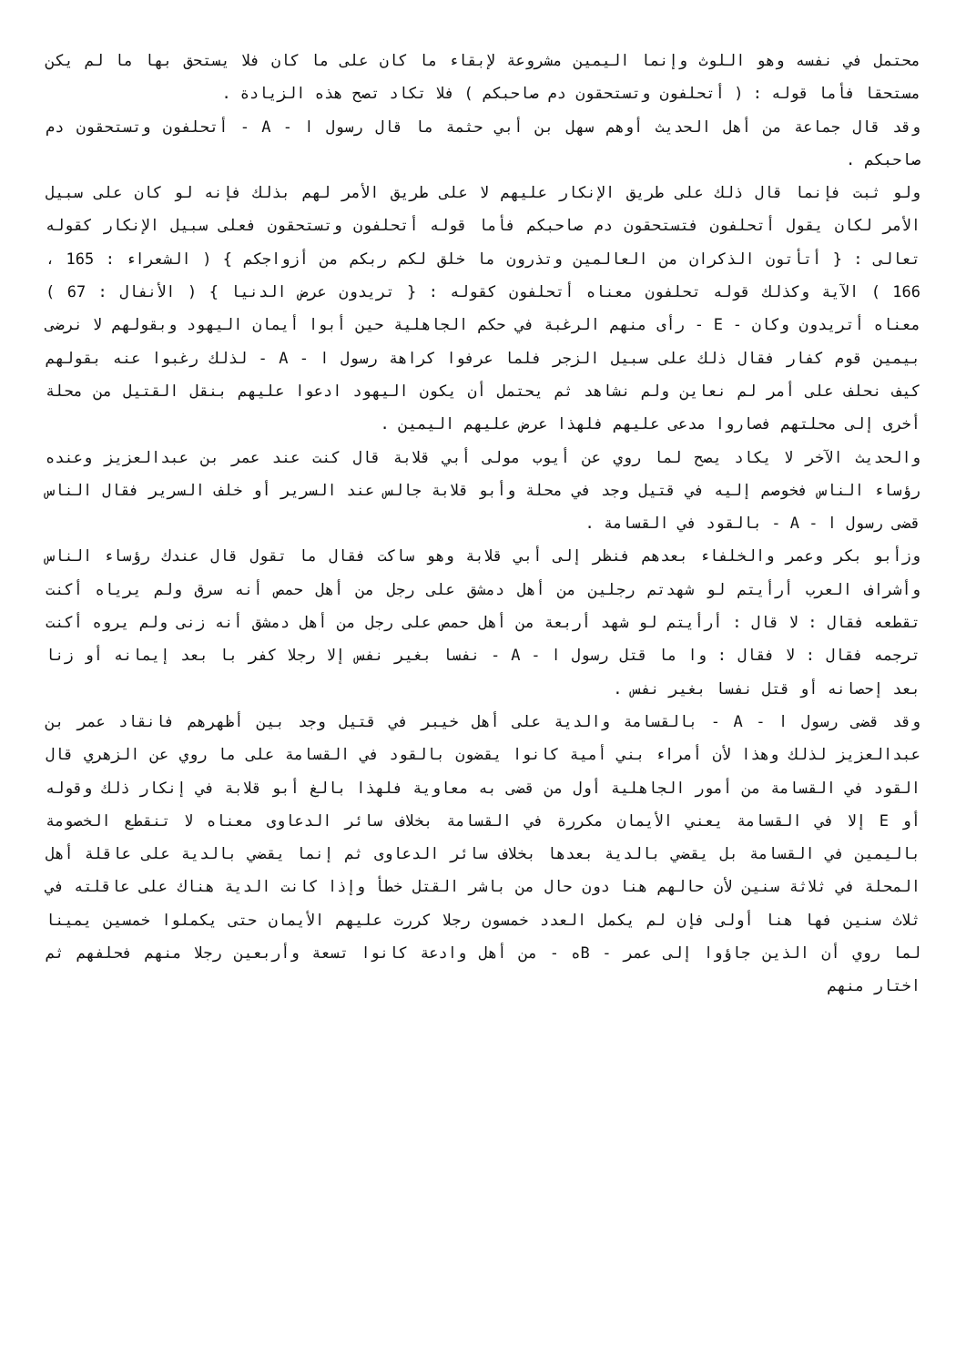محتمل في نفسه وهو اللوث وإنما اليمين مشروعة لإبقاء ما كان على ما كان فلا يستحق بها ما لم يكن مستحقا فأما قوله : ( أتحلفون وتستحقون دم صاحبكم ) فلا تكاد تصح هذه الزيادة .
وقد قال جماعة من أهل الحديث أوهم سهل بن أبي حثمة ما قال رسول ا - A - أتحلفون وتستحقون دم صاحبكم .
ولو ثبت فإنما قال ذلك على طريق الإنكار عليهم لا على طريق الأمر لهم بذلك فإنه لو كان على سبيل الأمر لكان يقول أتحلفون فتستحقون دم صاحبكم فأما قوله أتحلفون وتستحقون فعلى سبيل الإنكار كقوله تعالى : { أتأتون الذكران من العالمين وتذرون ما خلق لكم ربكم من أزواجكم } ( الشعراء : 165 ، 166 ) الآية وكذلك قوله تحلفون معناه أتحلفون كقوله : { تريدون عرض الدنيا } ( الأنفال : 67 ) معناه أتريدون وكان - E - رأى منهم الرغبة في حكم الجاهلية حين أبوا أيمان اليهود وبقولهم لا نرضى بيمين قوم كفار فقال ذلك على سبيل الزجر فلما عرفوا كراهة رسول ا - A - لذلك رغبوا عنه بقولهم كيف نحلف على أمر لم نعاين ولم نشاهد ثم يحتمل أن يكون اليهود ادعوا عليهم بنقل القتيل من محلة أخرى إلى محلتهم فصاروا مدعى عليهم فلهذا عرض عليهم اليمين .
والحديث الآخر لا يكاد يصح لما روي عن أيوب مولى أبي قلابة قال كنت عند عمر بن عبدالعزيز وعنده رؤساء الناس فخوصم إليه في قتيل وجد في محلة وأبو قلابة جالس عند السرير أو خلف السرير فقال الناس قضى رسول ا - A - بالقود في القسامة .
وزأبو بكر وعمر والخلفاء بعدهم فنظر إلى أبي قلابة وهو ساكت فقال ما تقول قال عندك رؤساء الناس وأشراف العرب أرأيتم لو شهدتم رجلين من أهل دمشق على رجل من أهل حمص أنه سرق ولم يرياه أكنت تقطعه فقال : لا قال : أرأيتم لو شهد أربعة من أهل حمص على رجل من أهل دمشق أنه زنى ولم يروه أكنت ترجمه فقال : لا فقال : وا ما قتل رسول ا - A - نفسا بغير نفس إلا رجلا كفر با بعد إيمانه أو زنا بعد إحصانه أو قتل نفسا بغير نفس .
وقد قضى رسول ا - A - بالقسامة والدية على أهل خيبر في قتيل وجد بين أظهرهم فانقاد عمر بن عبدالعزيز لذلك وهذا لأن أمراء بني أمية كانوا يقضون بالقود في القسامة على ما روي عن الزهري قال القود في القسامة من أمور الجاهلية أول من قضى به معاوية فلهذا بالغ أبو قلابة في إنكار ذلك وقوله أو E إلا في القسامة يعني الأيمان مكررة في القسامة بخلاف سائر الدعاوى معناه لا تنقطع الخصومة باليمين في القسامة بل يقضي بالدية بعدها بخلاف سائر الدعاوى ثم إنما يقضي بالدية على عاقلة أهل المحلة في ثلاثة سنين لأن حالهم هنا دون حال من باشر القتل خطأ وإذا كانت الدية هناك على عاقلته في ثلاث سنين فها هنا أولى فإن لم يكمل العدد خمسون رجلا كررت عليهم الأيمان حتى يكملوا خمسين يمينا لما روي أن الذين جاؤوا إلى عمر - Bه - من أهل وادعة كانوا تسعة وأربعين رجلا منهم فحلفهم ثم اختار منهم